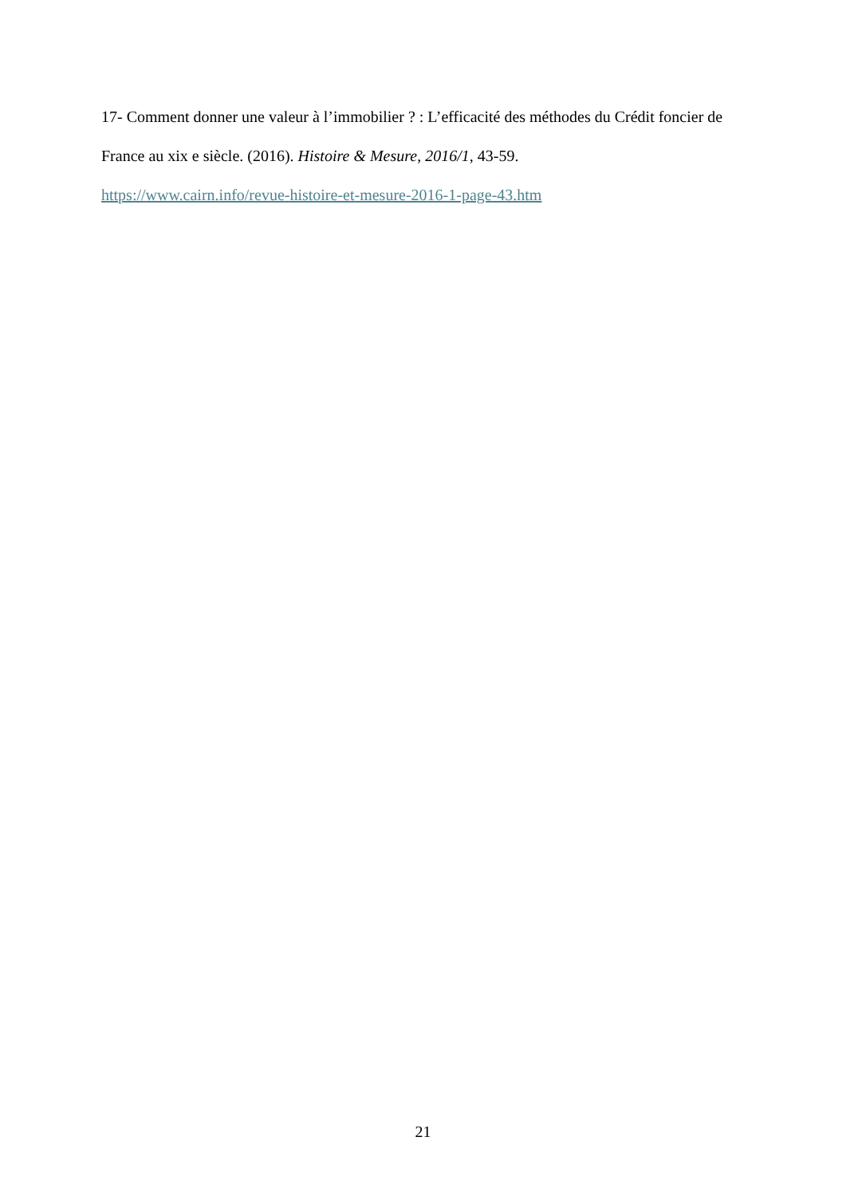17- Comment donner une valeur à l’immobilier ? : L’efficacité des méthodes du Crédit foncier de France au xix e siècle. (2016). Histoire & Mesure, 2016/1, 43-59.
https://www.cairn.info/revue-histoire-et-mesure-2016-1-page-43.htm
21